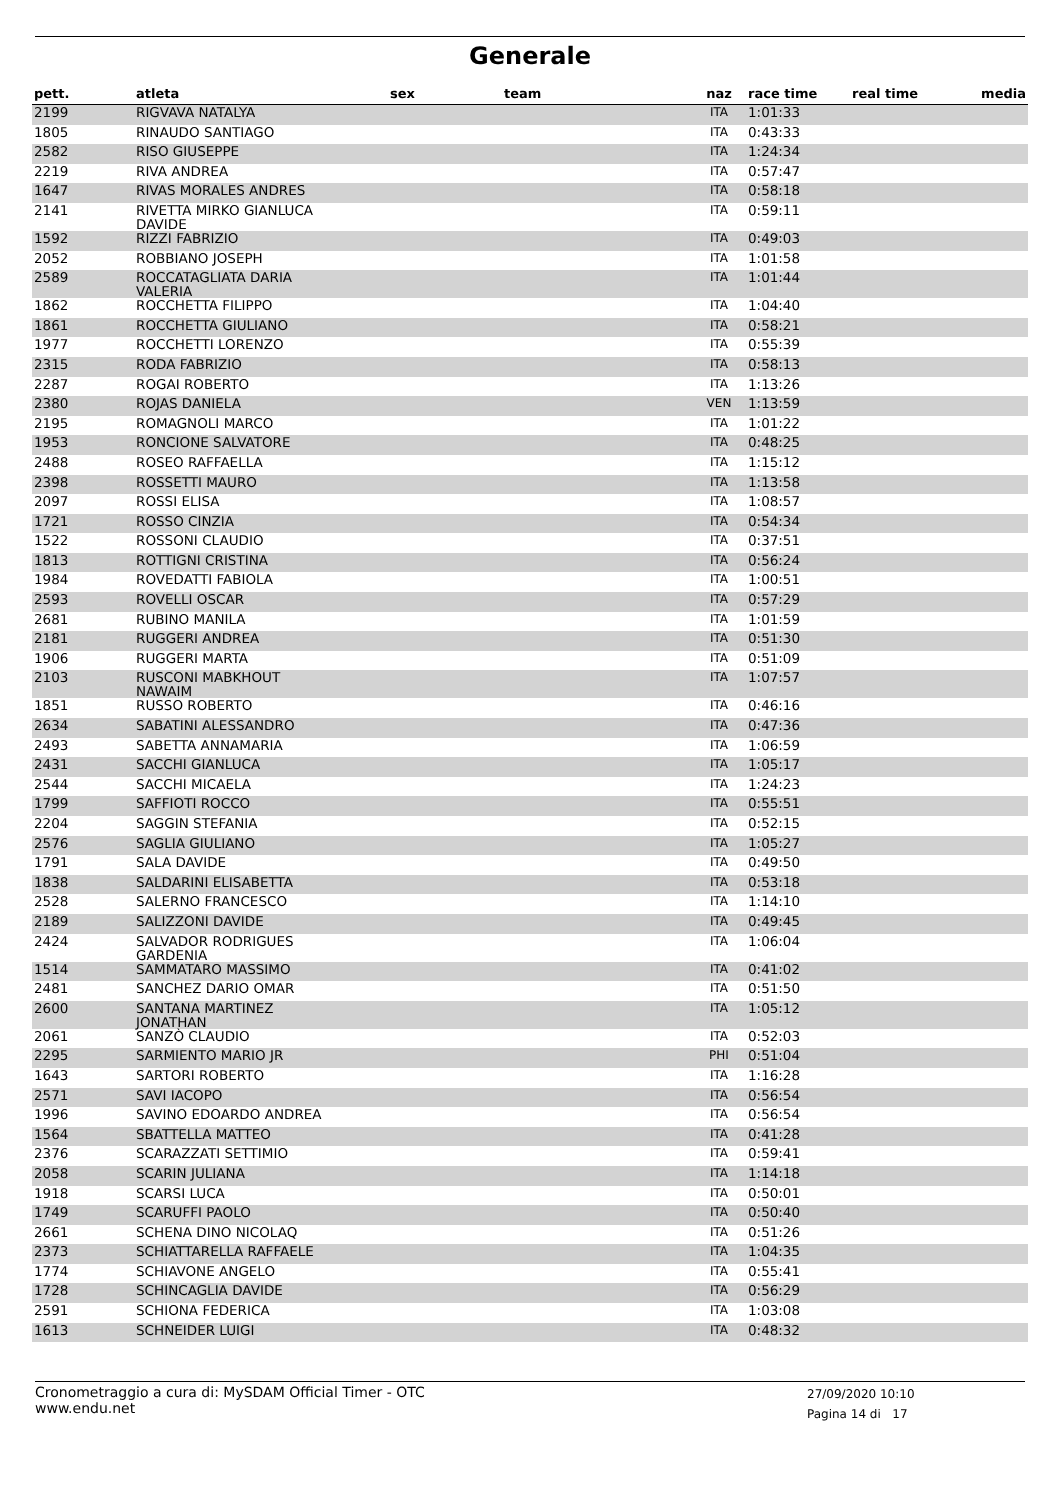Generale
| pett. | atleta | sex | team | naz | race time | real time | media |
| --- | --- | --- | --- | --- | --- | --- | --- |
| 2199 | RIGVAVA NATALYA | | | ITA | 1:01:33 | | |
| 1805 | RINAUDO SANTIAGO | | | ITA | 0:43:33 | | |
| 2582 | RISO GIUSEPPE | | | ITA | 1:24:34 | | |
| 2219 | RIVA ANDREA | | | ITA | 0:57:47 | | |
| 1647 | RIVAS MORALES ANDRES | | | ITA | 0:58:18 | | |
| 2141 | RIVETTA MIRKO GIANLUCA DAVIDE | | | ITA | 0:59:11 | | |
| 1592 | RIZZI FABRIZIO | | | ITA | 0:49:03 | | |
| 2052 | ROBBIANO JOSEPH | | | ITA | 1:01:58 | | |
| 2589 | ROCCATAGLIATA DARIA VALERIA | | | ITA | 1:01:44 | | |
| 1862 | ROCCHETTA FILIPPO | | | ITA | 1:04:40 | | |
| 1861 | ROCCHETTA GIULIANO | | | ITA | 0:58:21 | | |
| 1977 | ROCCHETTI LORENZO | | | ITA | 0:55:39 | | |
| 2315 | RODA FABRIZIO | | | ITA | 0:58:13 | | |
| 2287 | ROGAI ROBERTO | | | ITA | 1:13:26 | | |
| 2380 | ROJAS DANIELA | | | VEN | 1:13:59 | | |
| 2195 | ROMAGNOLI MARCO | | | ITA | 1:01:22 | | |
| 1953 | RONCIONE SALVATORE | | | ITA | 0:48:25 | | |
| 2488 | ROSEO RAFFAELLA | | | ITA | 1:15:12 | | |
| 2398 | ROSSETTI MAURO | | | ITA | 1:13:58 | | |
| 2097 | ROSSI ELISA | | | ITA | 1:08:57 | | |
| 1721 | ROSSO CINZIA | | | ITA | 0:54:34 | | |
| 1522 | ROSSONI CLAUDIO | | | ITA | 0:37:51 | | |
| 1813 | ROTTIGNI CRISTINA | | | ITA | 0:56:24 | | |
| 1984 | ROVEDATTI FABIOLA | | | ITA | 1:00:51 | | |
| 2593 | ROVELLI OSCAR | | | ITA | 0:57:29 | | |
| 2681 | RUBINO MANILA | | | ITA | 1:01:59 | | |
| 2181 | RUGGERI ANDREA | | | ITA | 0:51:30 | | |
| 1906 | RUGGERI MARTA | | | ITA | 0:51:09 | | |
| 2103 | RUSCONI MABKHOUT NAWAIM | | | ITA | 1:07:57 | | |
| 1851 | RUSSO ROBERTO | | | ITA | 0:46:16 | | |
| 2634 | SABATINI ALESSANDRO | | | ITA | 0:47:36 | | |
| 2493 | SABETTA ANNAMARIA | | | ITA | 1:06:59 | | |
| 2431 | SACCHI GIANLUCA | | | ITA | 1:05:17 | | |
| 2544 | SACCHI MICAELA | | | ITA | 1:24:23 | | |
| 1799 | SAFFIOTI ROCCO | | | ITA | 0:55:51 | | |
| 2204 | SAGGIN STEFANIA | | | ITA | 0:52:15 | | |
| 2576 | SAGLIA GIULIANO | | | ITA | 1:05:27 | | |
| 1791 | SALA DAVIDE | | | ITA | 0:49:50 | | |
| 1838 | SALDARINI ELISABETTA | | | ITA | 0:53:18 | | |
| 2528 | SALERNO FRANCESCO | | | ITA | 1:14:10 | | |
| 2189 | SALIZZONI DAVIDE | | | ITA | 0:49:45 | | |
| 2424 | SALVADOR RODRIGUES GARDENIA | | | ITA | 1:06:04 | | |
| 1514 | SAMMATARO MASSIMO | | | ITA | 0:41:02 | | |
| 2481 | SANCHEZ DARIO OMAR | | | ITA | 0:51:50 | | |
| 2600 | SANTANA MARTINEZ JONATHAN | | | ITA | 1:05:12 | | |
| 2061 | SANZÒ CLAUDIO | | | ITA | 0:52:03 | | |
| 2295 | SARMIENTO MARIO JR | | | PHI | 0:51:04 | | |
| 1643 | SARTORI ROBERTO | | | ITA | 1:16:28 | | |
| 2571 | SAVI IACOPO | | | ITA | 0:56:54 | | |
| 1996 | SAVINO EDOARDO ANDREA | | | ITA | 0:56:54 | | |
| 1564 | SBATTELLA MATTEO | | | ITA | 0:41:28 | | |
| 2376 | SCARAZZATI SETTIMIO | | | ITA | 0:59:41 | | |
| 2058 | SCARIN JULIANA | | | ITA | 1:14:18 | | |
| 1918 | SCARSI LUCA | | | ITA | 0:50:01 | | |
| 1749 | SCARUFFI PAOLO | | | ITA | 0:50:40 | | |
| 2661 | SCHENA DINO NICOLAQ | | | ITA | 0:51:26 | | |
| 2373 | SCHIATTARELLA RAFFAELE | | | ITA | 1:04:35 | | |
| 1774 | SCHIAVONE ANGELO | | | ITA | 0:55:41 | | |
| 1728 | SCHINCAGLIA DAVIDE | | | ITA | 0:56:29 | | |
| 2591 | SCHIONA FEDERICA | | | ITA | 1:03:08 | | |
| 1613 | SCHNEIDER LUIGI | | | ITA | 0:48:32 | | |
Cronometraggio a cura di: MySDAM Official Timer - OTC
www.endu.net
27/09/2020 10:10
Pagina 14 di 17